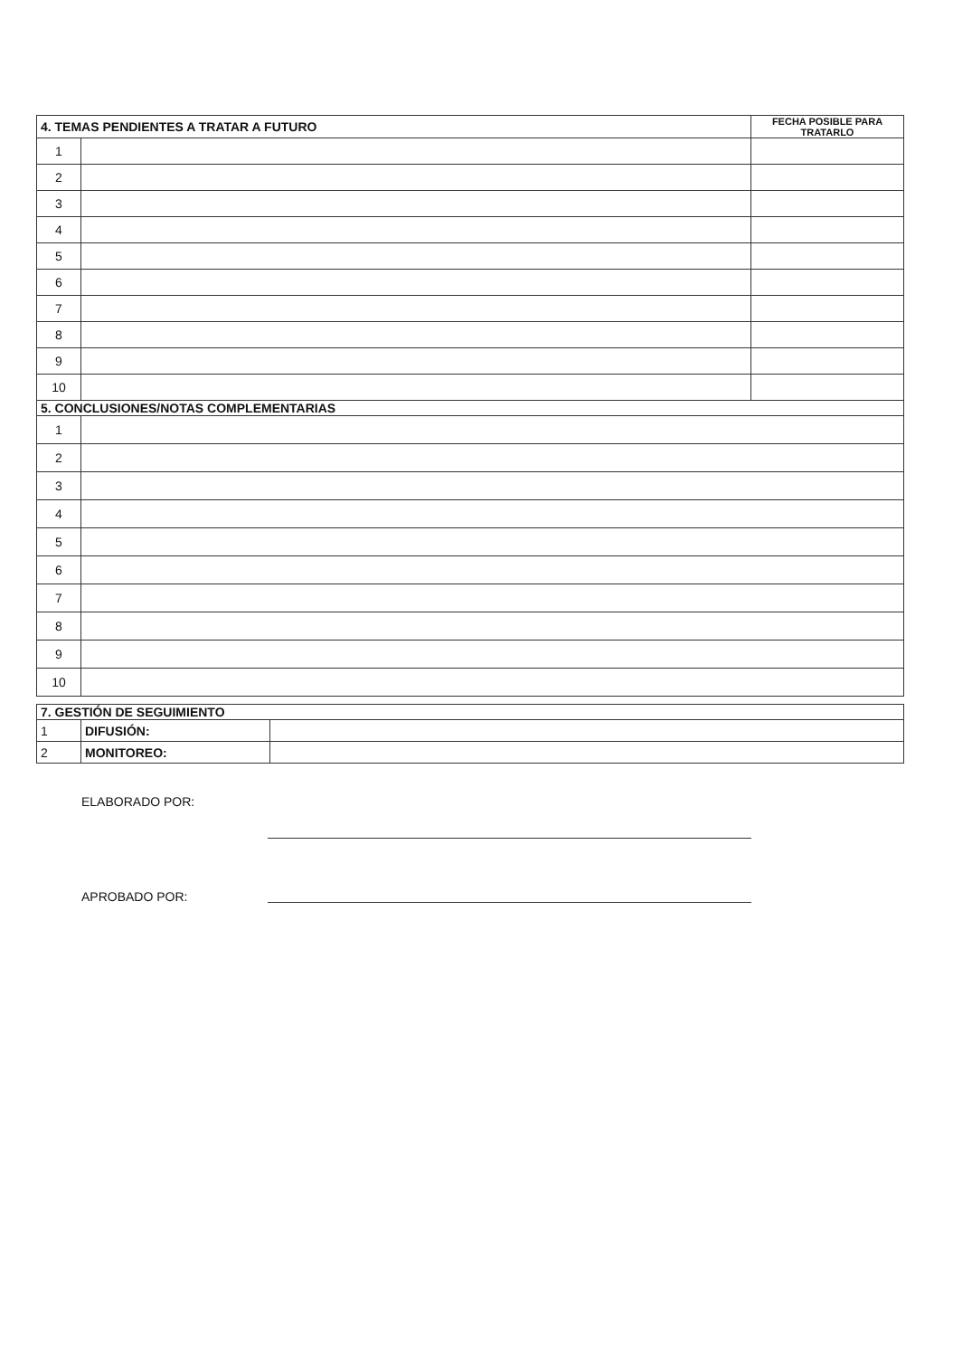| 4. TEMAS PENDIENTES A TRATAR A FUTURO | | FECHA POSIBLE PARA TRATARLO |
| --- | --- | --- |
| 1 | | |
| 2 | | |
| 3 | | |
| 4 | | |
| 5 | | |
| 6 | | |
| 7 | | |
| 8 | | |
| 9 | | |
| 10 | | |
| 5. CONCLUSIONES/NOTAS COMPLEMENTARIAS | | |
| 1 | | |
| 2 | | |
| 3 | | |
| 4 | | |
| 5 | | |
| 6 | | |
| 7 | | |
| 8 | | |
| 9 | | |
| 10 | | |
| 7. GESTIÓN DE SEGUIMIENTO | | |
| --- | --- | --- |
| 1 | DIFUSIÓN: | |
| 2 | MONITOREO: | |
ELABORADO POR:
APROBADO POR: